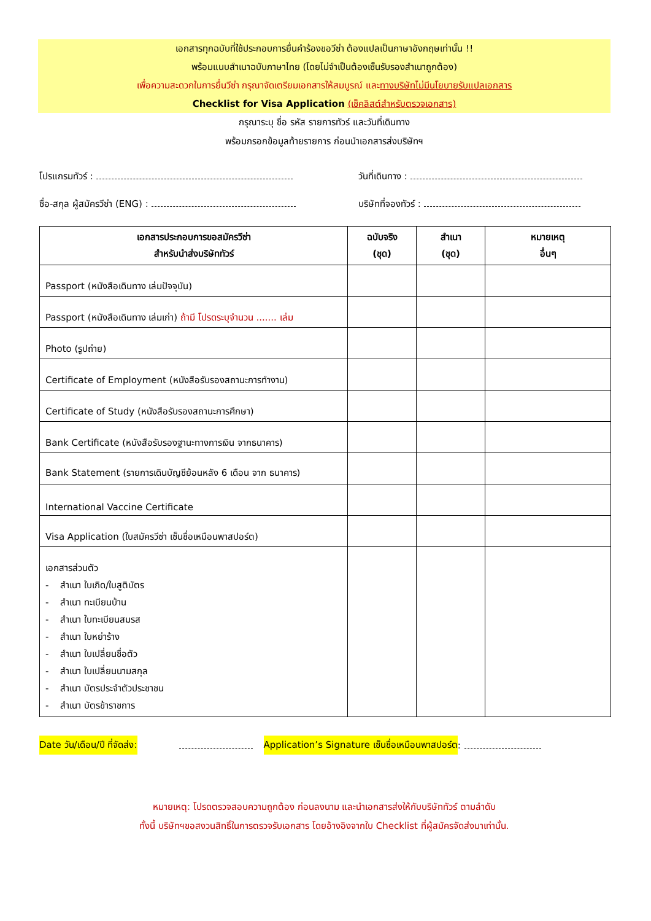เอกสารทุกฉบับที่ใช้ประกอบการยื่นคำร้องขอวีซ่า ต้องแปลเป็นภาษาอังกฤษเท่านั้น !!
พร้อมแนบสำเนาฉบับภาษาไทย (โดยไม่จำเป็นต้องเซ็นรับรองสำเนาถูกต้อง)
เพื่อความสะดวกในการยื่นวีซ่า กรุณาจัดเตรียมเอกสารให้สมบูรณ์ และทางบริษัทไม่มีนโยบายรับแปลเอกสาร
Checklist for Visa Application (เช็คลิสต์สำหรับตรวจเอกสาร)
กรุณาระบุ ชื่อ รหัส รายการทัวร์ และวันที่เดินทาง
พร้อมกรอกข้อมูลท้ายรายการ ก่อนนำเอกสารส่งบริษัทฯ
โปรแกรมทัวร์ :
วันที่เดินทาง :
ชื่อ-สกุล ผู้สมัครวีซ่า (ENG) :
บริษัทที่จองทัวร์ :
| เอกสารประกอบการขอสมัครวีซ่า สำหรับนำส่งบริษัททัวร์ | ฉบับจริง (ชุด) | สำเนา (ชุด) | หมายเหตุ อื่นๆ |
| --- | --- | --- | --- |
| Passport (หนังสือเดินทาง เล่มปัจจุบัน) | | | |
| Passport (หนังสือเดินทาง เล่มเก่า) ถ้ามี โปรดระบุจำนวน ....... เล่ม | | | |
| Photo (รูปถ่าย) | | | |
| Certificate of Employment (หนังสือรับรองสถานะการทำงาน) | | | |
| Certificate of Study (หนังสือรับรองสถานะการศึกษา) | | | |
| Bank Certificate (หนังสือรับรองฐานะทางการเงิน จากธนาคาร) | | | |
| Bank Statement (รายการเดินบัญชีย้อนหลัง 6 เดือน จาก ธนาคาร) | | | |
| International Vaccine Certificate | | | |
| Visa Application (ใบสมัครวีซ่า เซ็นชื่อเหมือนพาสปอร์ต) | | | |
| เอกสารส่วนตัว - สำเนา ใบเกิด/ใบสูติบัตร - สำเนา ทะเบียนบ้าน - สำเนา ใบทะเบียนสมรส - สำเนา ใบหย่าร้าง - สำเนา ใบเปลี่ยนชื่อตัว - สำเนา ใบเปลี่ยนนามสกุล - สำเนา บัตรประจำตัวประชาชน - สำเนา บัตรข้าราชการ | | | |
Date วัน/เดือน/ปี ที่จัดส่ง: Application’s Signature เซ็นชื่อเหมือนพาสปอร์ต:
หมายเหตุ: โปรดตรวจสอบความถูกต้อง ก่อนลงนาม และนำเอกสารส่งให้กับบริษัททัวร์ ตามลำดับ
ทั้งนี้ บริษัทฯขอสงวนสิทธิ์ในการตรวจรับเอกสาร โดยอ้างอิงจากใบ Checklist ที่ผู้สมัครจัดส่งมาเท่านั้น.